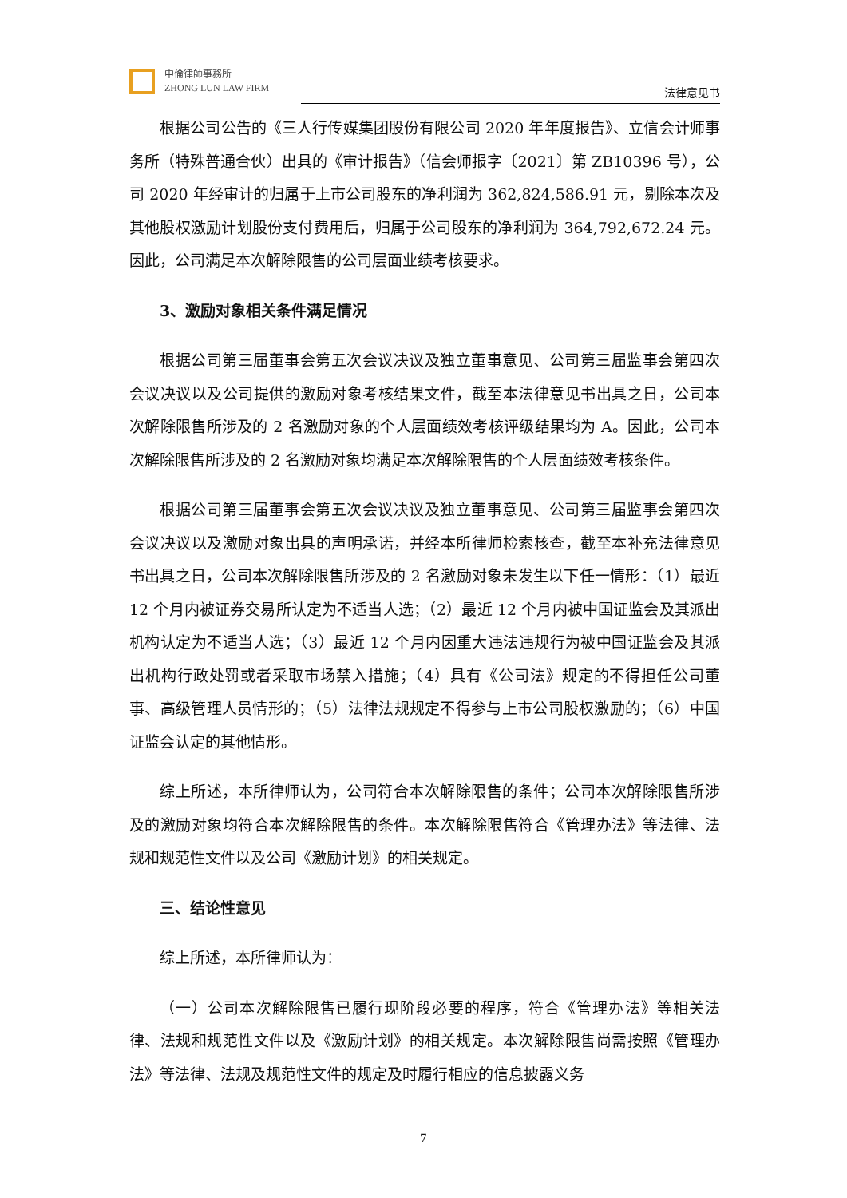中倫律師事務所
ZHONG LUN LAW FIRM
法律意见书
根据公司公告的《三人行传媒集团股份有限公司 2020 年年度报告》、立信会计师事务所（特殊普通合伙）出具的《审计报告》（信会师报字〔2021〕第 ZB10396 号），公司 2020 年经审计的归属于上市公司股东的净利润为 362,824,586.91 元，剔除本次及其他股权激励计划股份支付费用后，归属于公司股东的净利润为 364,792,672.24 元。因此，公司满足本次解除限售的公司层面业绩考核要求。
3、激励对象相关条件满足情况
根据公司第三届董事会第五次会议决议及独立董事意见、公司第三届监事会第四次会议决议以及公司提供的激励对象考核结果文件，截至本法律意见书出具之日，公司本次解除限售所涉及的 2 名激励对象的个人层面绩效考核评级结果均为 A。因此，公司本次解除限售所涉及的 2 名激励对象均满足本次解除限售的个人层面绩效考核条件。
根据公司第三届董事会第五次会议决议及独立董事意见、公司第三届监事会第四次会议决议以及激励对象出具的声明承诺，并经本所律师检索核查，截至本补充法律意见书出具之日，公司本次解除限售所涉及的 2 名激励对象未发生以下任一情形：（1）最近 12 个月内被证券交易所认定为不适当人选；（2）最近 12 个月内被中国证监会及其派出机构认定为不适当人选；（3）最近 12 个月内因重大违法违规行为被中国证监会及其派出机构行政处罚或者采取市场禁入措施；（4）具有《公司法》规定的不得担任公司董事、高级管理人员情形的；（5）法律法规规定不得参与上市公司股权激励的；（6）中国证监会认定的其他情形。
综上所述，本所律师认为，公司符合本次解除限售的条件；公司本次解除限售所涉及的激励对象均符合本次解除限售的条件。本次解除限售符合《管理办法》等法律、法规和规范性文件以及公司《激励计划》的相关规定。
三、结论性意见
综上所述，本所律师认为：
（一）公司本次解除限售已履行现阶段必要的程序，符合《管理办法》等相关法律、法规和规范性文件以及《激励计划》的相关规定。本次解除限售尚需按照《管理办法》等法律、法规及规范性文件的规定及时履行相应的信息披露义务
7